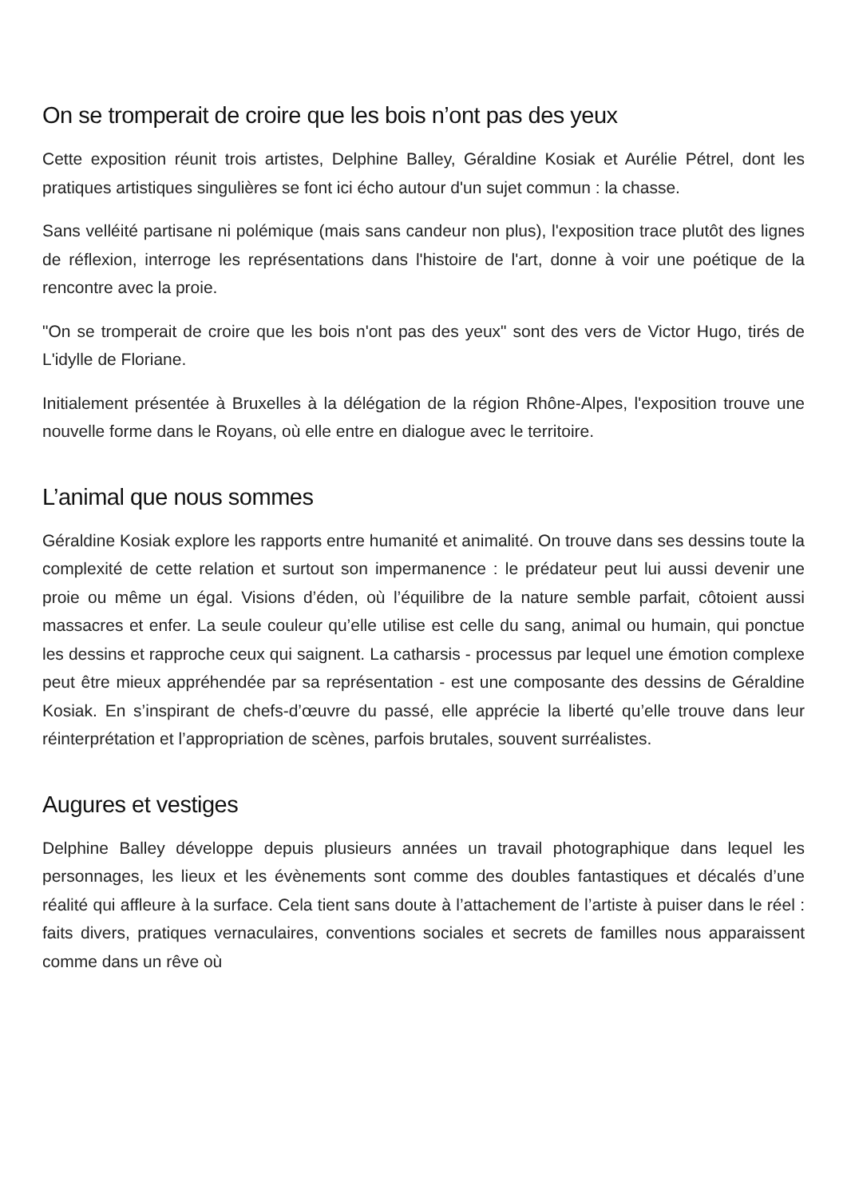On se tromperait de croire que les bois n’ont pas des yeux
Cette exposition réunit trois artistes, Delphine Balley, Géraldine Kosiak et Aurélie Pétrel, dont les pratiques artistiques singulières se font ici écho autour d'un sujet commun : la chasse.
Sans velléité partisane ni polémique (mais sans candeur non plus), l'exposition trace plutôt des lignes de réflexion, interroge les représentations dans l'histoire de l'art, donne à voir une poétique de la rencontre avec la proie.
"On se tromperait de croire que les bois n'ont pas des yeux" sont des vers de Victor Hugo, tirés de L'idylle de Floriane.
Initialement présentée à Bruxelles à la délégation de la région Rhône-Alpes, l'exposition trouve une nouvelle forme dans le Royans, où elle entre en dialogue avec le territoire.
L’animal que nous sommes
Géraldine Kosiak explore les rapports entre humanité et animalité. On trouve dans ses dessins toute la complexité de cette relation et surtout son impermanence : le prédateur peut lui aussi devenir une proie ou même un égal. Visions d’éden, où l’équilibre de la nature semble parfait, côtoient aussi massacres et enfer. La seule couleur qu’elle utilise est celle du sang, animal ou humain, qui ponctue les dessins et rapproche ceux qui saignent. La catharsis - processus par lequel une émotion complexe peut être mieux appréhendée par sa représentation - est une composante des dessins de Géraldine Kosiak. En s’inspirant de chefs-d’œuvre du passé, elle apprécie la liberté qu’elle trouve dans leur réinterprétation et l’appropriation de scènes, parfois brutales, souvent surréalistes.
Augures et vestiges
Delphine Balley développe depuis plusieurs années un travail photographique dans lequel les personnages, les lieux et les évènements sont comme des doubles fantastiques et décalés d’une réalité qui affleure à la surface. Cela tient sans doute à l’attachement de l’artiste à puiser dans le réel : faits divers, pratiques vernaculaires, conventions sociales et secrets de familles nous apparaissent comme dans un rêve où